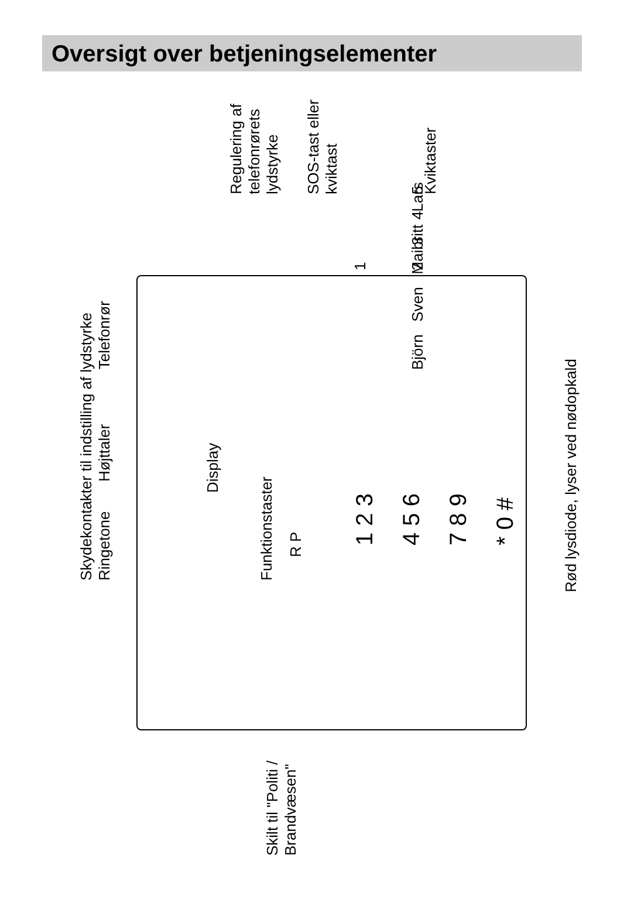Oversigt over betjeningselementer
Skydekontakter til indstilling af lydstyrke
Ringetone Højttaler Telefonrør
Regulering af
telefonrørets
lydstyrke
SOS-tast eller
kviktast
Kviktaster
1 2 3 4 5
Björn Sven Maibritt Lars
Display
Funktionstaster
R P 1 2 3 4 5 6 7 8 9 * 0 #
Rød lysdiode, lyser ved nødopkald
Skilt til "Politi /
Brandvæsen"